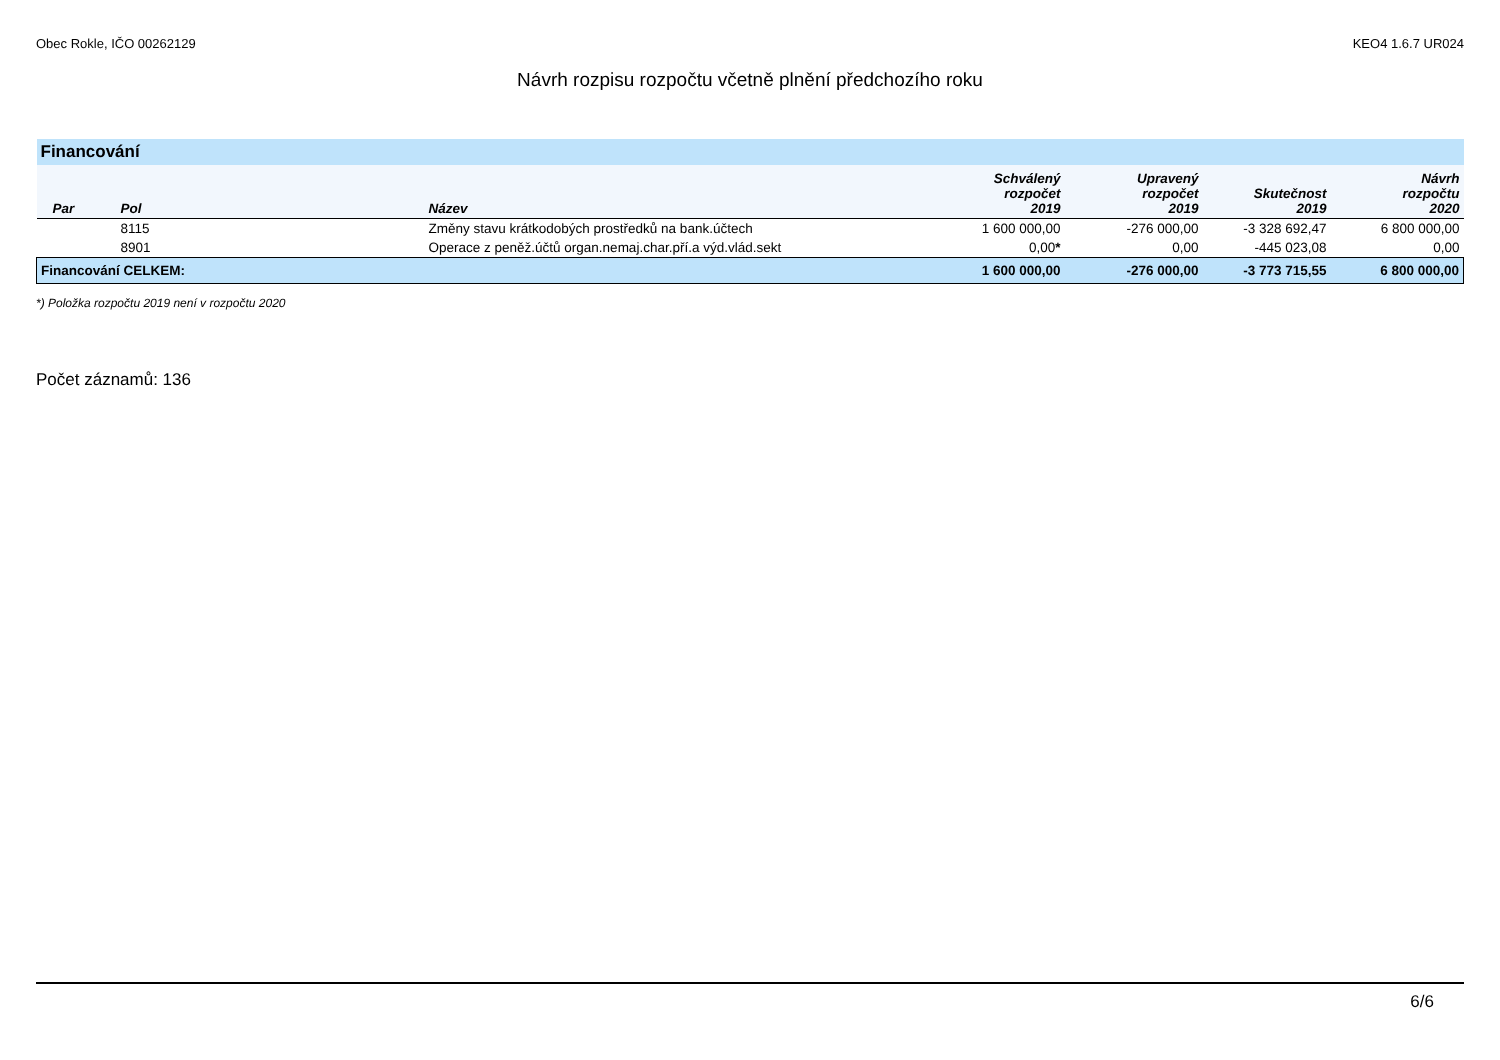Obec Rokle, IČO 00262129 KEO4 1.6.7 UR024
Návrh rozpisu rozpočtu včetně plnění předchozího roku
| Financování | | | | | | |
| Par | Pol | Název | Schválený rozpočet 2019 | Upravený rozpočet 2019 | Skutečnost 2019 | Návrh rozpočtu 2020 |
| | 8115 | Změny stavu krátkodobých prostředků na bank.účtech | 1 600 000,00 | -276 000,00 | -3 328 692,47 | 6 800 000,00 |
| | 8901 | Operace z peněž.účtů organ.nemaj.char.pří.a výd.vlád.sekt | 0,00 * | 0,00 | -445 023,08 | 0,00 |
| Financování CELKEM: | | | 1 600 000,00 | -276 000,00 | -3 773 715,55 | 6 800 000,00 |
*) Položka rozpočtu 2019 není v rozpočtu 2020
Počet záznamů: 136
6/6